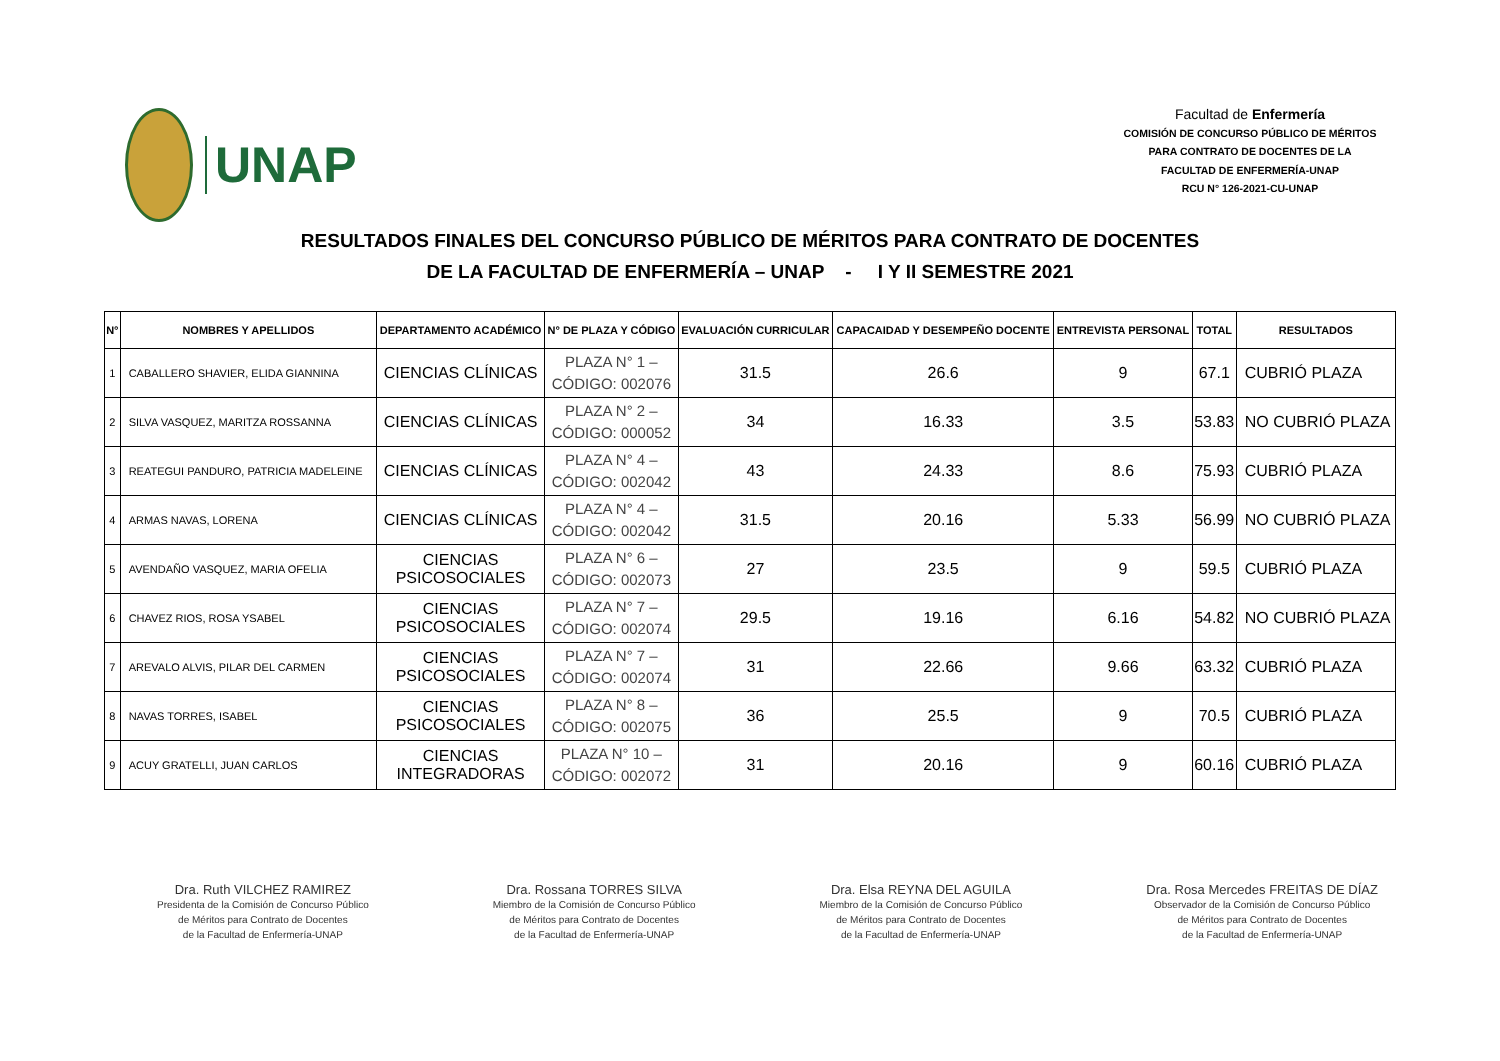UNAP
Facultad de Enfermería
COMISIÓN DE CONCURSO PÚBLICO DE MÉRITOS
PARA CONTRATO DE DOCENTES DE LA
FACULTAD DE ENFERMERÍA-UNAP
RCU N° 126-2021-CU-UNAP
RESULTADOS FINALES DEL CONCURSO PÚBLICO DE MÉRITOS PARA CONTRATO DE DOCENTES
DE LA FACULTAD DE ENFERMERÍA – UNAP - I Y II SEMESTRE 2021
| N° | NOMBRES Y APELLIDOS | DEPARTAMENTO ACADÉMICO | N° DE PLAZA Y CÓDIGO | EVALUACIÓN CURRICULAR | CAPACAIDAD Y DESEMPEÑO DOCENTE | ENTREVISTA PERSONAL | TOTAL | RESULTADOS |
| --- | --- | --- | --- | --- | --- | --- | --- | --- |
| 1 | CABALLERO SHAVIER, ELIDA GIANNINA | CIENCIAS CLÍNICAS | PLAZA N° 1 – CÓDIGO: 002076 | 31.5 | 26.6 | 9 | 67.1 | CUBRIÓ PLAZA |
| 2 | SILVA VASQUEZ, MARITZA ROSSANNA | CIENCIAS CLÍNICAS | PLAZA N° 2 – CÓDIGO: 000052 | 34 | 16.33 | 3.5 | 53.83 | NO CUBRIÓ PLAZA |
| 3 | REATEGUI PANDURO, PATRICIA MADELEINE | CIENCIAS CLÍNICAS | PLAZA N° 4 – CÓDIGO: 002042 | 43 | 24.33 | 8.6 | 75.93 | CUBRIÓ PLAZA |
| 4 | ARMAS NAVAS, LORENA | CIENCIAS CLÍNICAS | PLAZA N° 4 – CÓDIGO: 002042 | 31.5 | 20.16 | 5.33 | 56.99 | NO CUBRIÓ PLAZA |
| 5 | AVENDAÑO VASQUEZ, MARIA OFELIA | CIENCIAS PSICOSOCIALES | PLAZA N° 6 – CÓDIGO: 002073 | 27 | 23.5 | 9 | 59.5 | CUBRIÓ PLAZA |
| 6 | CHAVEZ RIOS, ROSA YSABEL | CIENCIAS PSICOSOCIALES | PLAZA N° 7 – CÓDIGO: 002074 | 29.5 | 19.16 | 6.16 | 54.82 | NO CUBRIÓ PLAZA |
| 7 | AREVALO ALVIS, PILAR DEL CARMEN | CIENCIAS PSICOSOCIALES | PLAZA N° 7 – CÓDIGO: 002074 | 31 | 22.66 | 9.66 | 63.32 | CUBRIÓ PLAZA |
| 8 | NAVAS TORRES, ISABEL | CIENCIAS PSICOSOCIALES | PLAZA N° 8 – CÓDIGO: 002075 | 36 | 25.5 | 9 | 70.5 | CUBRIÓ PLAZA |
| 9 | ACUY GRATELLI, JUAN CARLOS | CIENCIAS INTEGRADORAS | PLAZA N° 10 – CÓDIGO: 002072 | 31 | 20.16 | 9 | 60.16 | CUBRIÓ PLAZA |
Dra. Ruth VILCHEZ RAMIREZ
Presidenta de la Comisión de Concurso Público
de Méritos para Contrato de Docentes
de la Facultad de Enfermería-UNAP
Dra. Rossana TORRES SILVA
Miembro de la Comisión de Concurso Público
de Méritos para Contrato de Docentes
de la Facultad de Enfermería-UNAP
Dra. Elsa REYNA DEL AGUILA
Miembro de la Comisión de Concurso Público
de Méritos para Contrato de Docentes
de la Facultad de Enfermería-UNAP
Dra. Rosa Mercedes FREITAS DE DÍAZ
Observador de la Comisión de Concurso Público
de Méritos para Contrato de Docentes
de la Facultad de Enfermería-UNAP